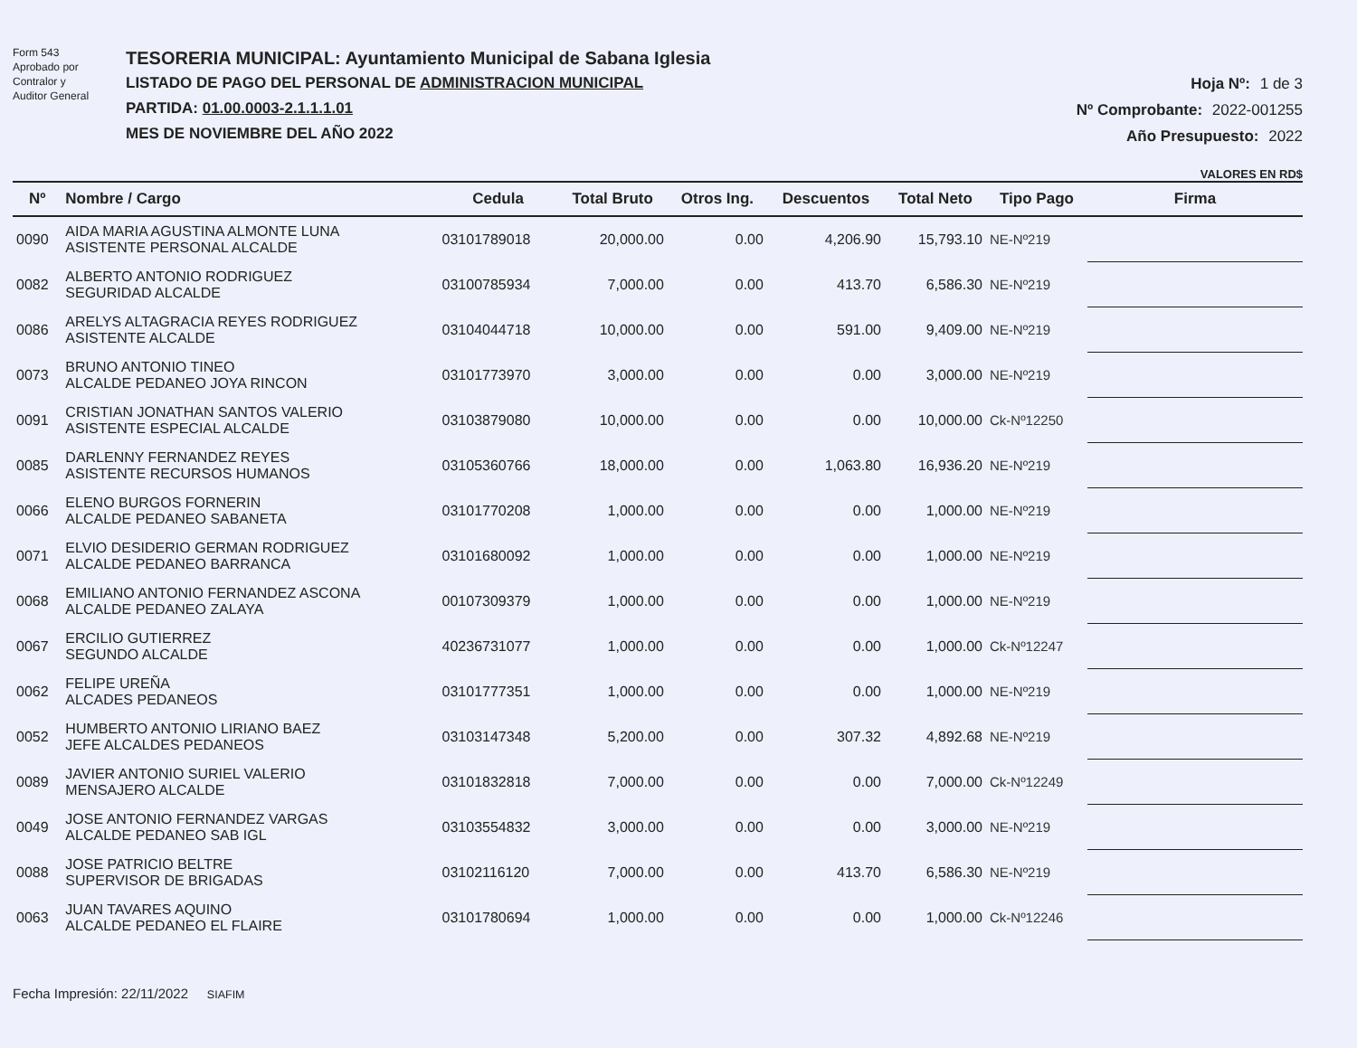Form 543
Aprobado por
Contralor y
Auditor General
TESORERIA MUNICIPAL: Ayuntamiento Municipal de Sabana Iglesia
LISTADO DE PAGO DEL PERSONAL DE ADMINISTRACION MUNICIPAL
PARTIDA: 01.00.0003-2.1.1.1.01
MES DE NOVIEMBRE DEL AÑO 2022
Hoja Nº: 1 de 3
Nº Comprobante: 2022-001255
Año Presupuesto: 2022
VALORES EN RD$
| Nº | Nombre / Cargo | Cedula | Total Bruto | Otros Ing. | Descuentos | Total Neto | Tipo Pago | Firma |
| --- | --- | --- | --- | --- | --- | --- | --- | --- |
| 0090 | AIDA MARIA AGUSTINA ALMONTE LUNA ASISTENTE PERSONAL ALCALDE | 03101789018 | 20,000.00 | 0.00 | 4,206.90 | 15,793.10 | NE-Nº219 | |
| 0082 | ALBERTO ANTONIO RODRIGUEZ SEGURIDAD ALCALDE | 03100785934 | 7,000.00 | 0.00 | 413.70 | 6,586.30 | NE-Nº219 | |
| 0086 | ARELYS ALTAGRACIA REYES RODRIGUEZ ASISTENTE ALCALDE | 03104044718 | 10,000.00 | 0.00 | 591.00 | 9,409.00 | NE-Nº219 | |
| 0073 | BRUNO ANTONIO TINEO ALCALDE PEDANEO JOYA RINCON | 03101773970 | 3,000.00 | 0.00 | 0.00 | 3,000.00 | NE-Nº219 | |
| 0091 | CRISTIAN JONATHAN SANTOS VALERIO ASISTENTE ESPECIAL ALCALDE | 03103879080 | 10,000.00 | 0.00 | 0.00 | 10,000.00 | Ck-Nº12250 | |
| 0085 | DARLENNY FERNANDEZ REYES ASISTENTE RECURSOS HUMANOS | 03105360766 | 18,000.00 | 0.00 | 1,063.80 | 16,936.20 | NE-Nº219 | |
| 0066 | ELENO BURGOS FORNERIN ALCALDE PEDANEO SABANETA | 03101770208 | 1,000.00 | 0.00 | 0.00 | 1,000.00 | NE-Nº219 | |
| 0071 | ELVIO DESIDERIO GERMAN RODRIGUEZ ALCALDE PEDANEO BARRANCA | 03101680092 | 1,000.00 | 0.00 | 0.00 | 1,000.00 | NE-Nº219 | |
| 0068 | EMILIANO ANTONIO FERNANDEZ ASCONA ALCALDE PEDANEO ZALAYA | 00107309379 | 1,000.00 | 0.00 | 0.00 | 1,000.00 | NE-Nº219 | |
| 0067 | ERCILIO GUTIERREZ SEGUNDO ALCALDE | 40236731077 | 1,000.00 | 0.00 | 0.00 | 1,000.00 | Ck-Nº12247 | |
| 0062 | FELIPE UREÑA ALCADES PEDANEOS | 03101777351 | 1,000.00 | 0.00 | 0.00 | 1,000.00 | NE-Nº219 | |
| 0052 | HUMBERTO ANTONIO LIRIANO BAEZ JEFE ALCALDES PEDANEOS | 03103147348 | 5,200.00 | 0.00 | 307.32 | 4,892.68 | NE-Nº219 | |
| 0089 | JAVIER ANTONIO SURIEL VALERIO MENSAJERO ALCALDE | 03101832818 | 7,000.00 | 0.00 | 0.00 | 7,000.00 | Ck-Nº12249 | |
| 0049 | JOSE ANTONIO FERNANDEZ VARGAS ALCALDE PEDANEO SAB IGL | 03103554832 | 3,000.00 | 0.00 | 0.00 | 3,000.00 | NE-Nº219 | |
| 0088 | JOSE PATRICIO BELTRE SUPERVISOR DE BRIGADAS | 03102116120 | 7,000.00 | 0.00 | 413.70 | 6,586.30 | NE-Nº219 | |
| 0063 | JUAN TAVARES AQUINO ALCALDE PEDANEO EL FLAIRE | 03101780694 | 1,000.00 | 0.00 | 0.00 | 1,000.00 | Ck-Nº12246 | |
Fecha Impresión: 22/11/2022 SIAFIM